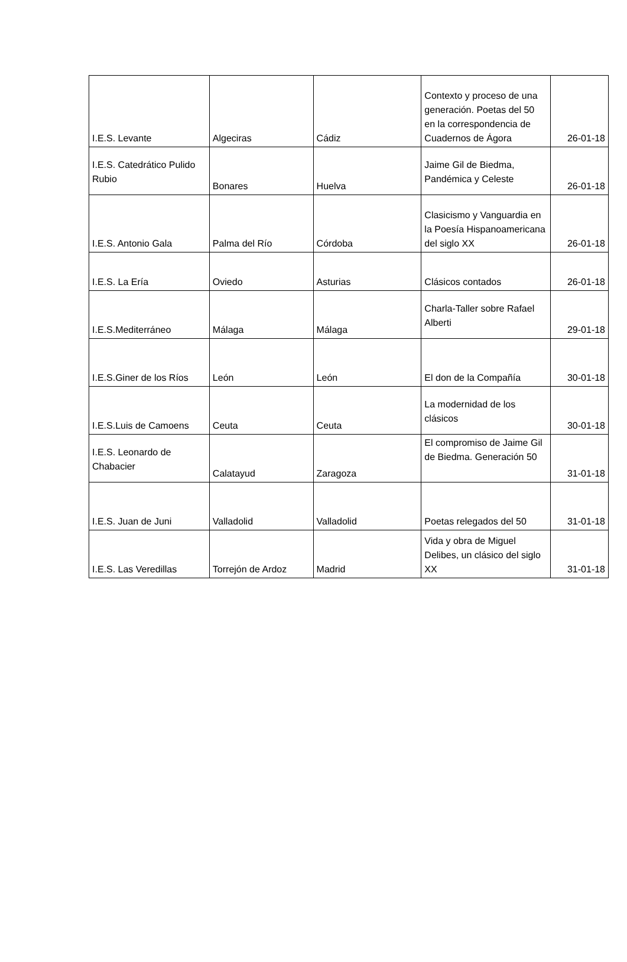| I.E.S. Levante | Algeciras | Cádiz | Contexto y proceso de una generación. Poetas del 50 en la correspondencia de Cuadernos de Ágora | 26-01-18 |
| I.E.S. Catedrático Pulido Rubio | Bonares | Huelva | Jaime Gil de Biedma, Pandémica y Celeste | 26-01-18 |
| I.E.S. Antonio Gala | Palma del Río | Córdoba | Clasicismo y Vanguardia en la Poesía Hispanoamericana del siglo XX | 26-01-18 |
| I.E.S. La Ería | Oviedo | Asturias | Clásicos contados | 26-01-18 |
| I.E.S.Mediterráneo | Málaga | Málaga | Charla-Taller sobre Rafael Alberti | 29-01-18 |
| I.E.S.Giner de los Ríos | León | León | El don de la Compañía | 30-01-18 |
| I.E.S.Luis de Camoens | Ceuta | Ceuta | La modernidad de los clásicos | 30-01-18 |
| I.E.S. Leonardo de Chabacier | Calatayud | Zaragoza | El compromiso de Jaime Gil de Biedma. Generación 50 | 31-01-18 |
| I.E.S. Juan de Juni | Valladolid | Valladolid | Poetas relegados del 50 | 31-01-18 |
| I.E.S. Las Veredillas | Torrejón de Ardoz | Madrid | Vida y obra de Miguel Delibes, un clásico del siglo XX | 31-01-18 |